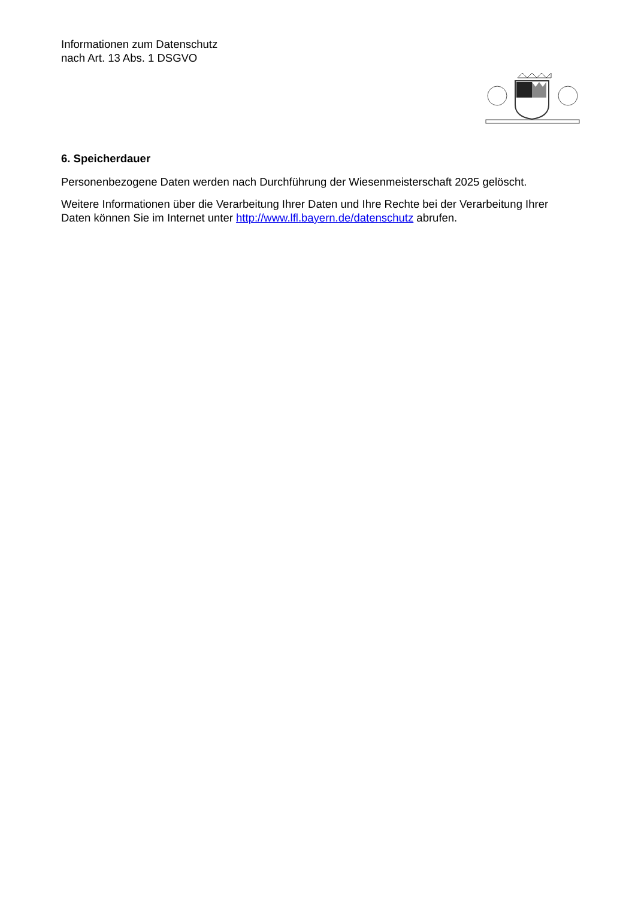Informationen zum Datenschutz
nach Art. 13 Abs. 1 DSGVO
6. Speicherdauer
Personenbezogene Daten werden nach Durchführung der Wiesenmeisterschaft 2025 gelöscht.
Weitere Informationen über die Verarbeitung Ihrer Daten und Ihre Rechte bei der Verarbeitung Ihrer Daten können Sie im Internet unter http://www.lfl.bayern.de/datenschutz abrufen.